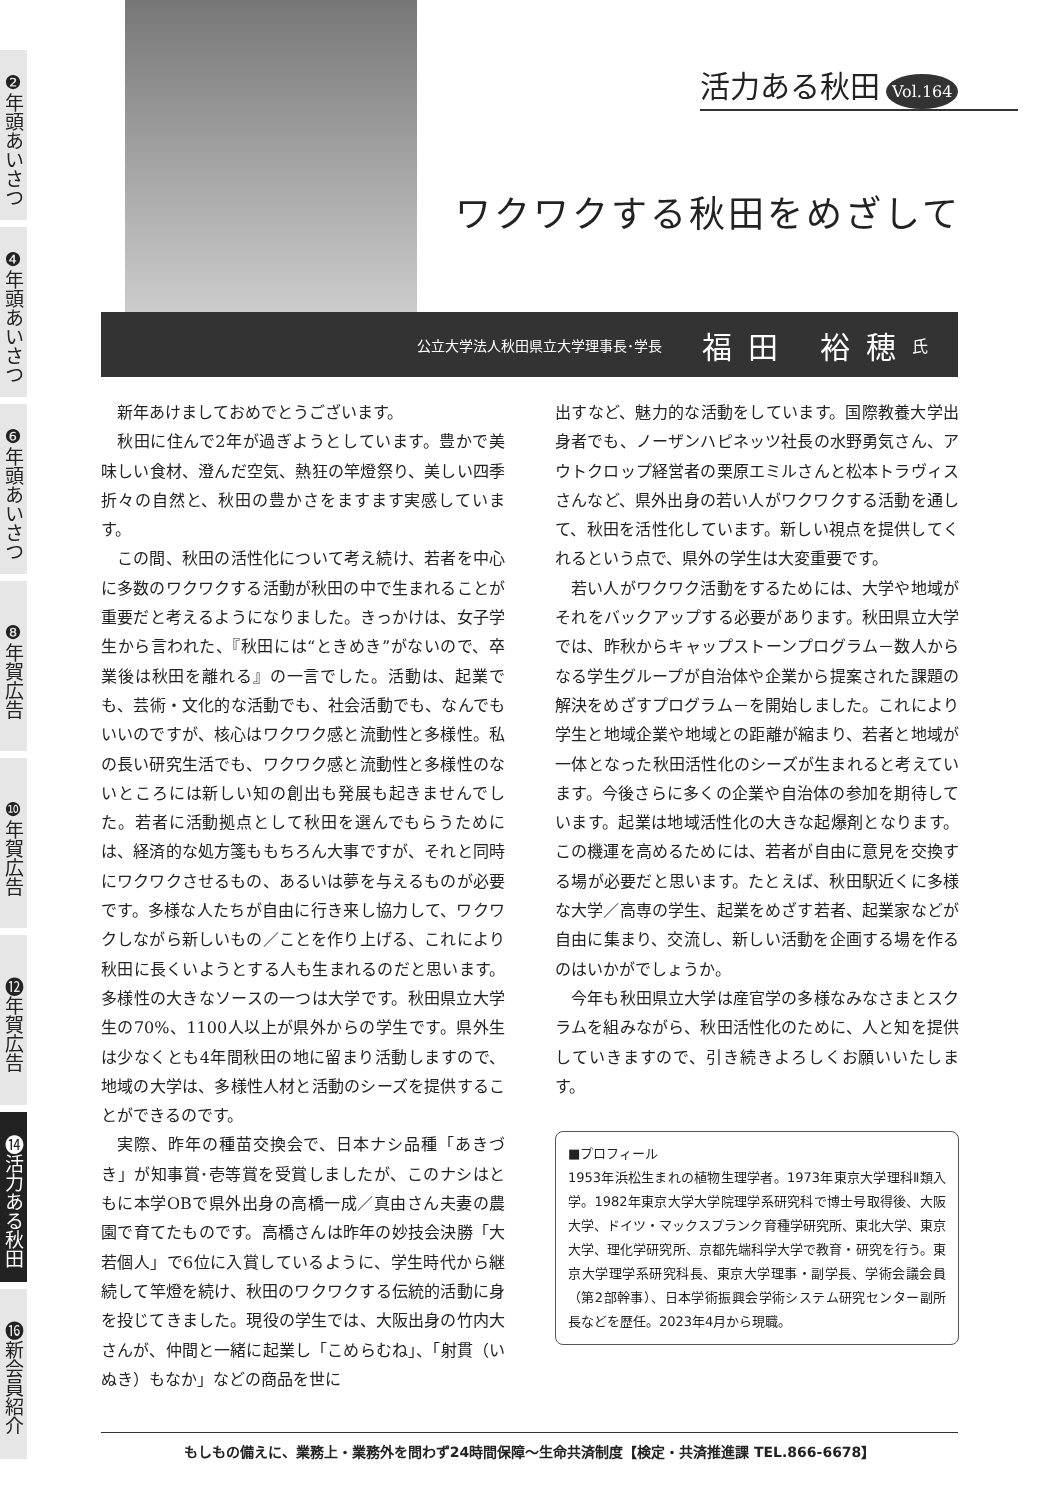❷年頭あいさつ
❹年頭あいさつ
❻年頭あいさつ
❽年賀広告
❿年賀広告
⓬年賀広告
⓮活力ある秋田
⓰新会員紹介
活力ある秋田 Vol.164
ワクワクする秋田をめざして
公立大学法人秋田県立大学理事長･学長 福田 裕穂 氏
新年あけましておめでとうございます。
秋田に住んで2年が過ぎようとしています。豊かで美味しい食材、澄んだ空気、熱狂の竿燈祭り、美しい四季折々の自然と、秋田の豊かさをますます実感しています。
この間、秋田の活性化について考え続け、若者を中心に多数のワクワクする活動が秋田の中で生まれることが重要だと考えるようになりました。きっかけは、女子学生から言われた、『秋田には“ときめき”がないので、卒業後は秋田を離れる』の一言でした。活動は、起業でも、芸術・文化的な活動でも、社会活動でも、なんでもいいのですが、核心はワクワク感と流動性と多様性。私の長い研究生活でも、ワクワク感と流動性と多様性のないところには新しい知の創出も発展も起きませんでした。若者に活動拠点として秋田を選んでもらうためには、経済的な処方箋ももちろん大事ですが、それと同時にワクワクさせるもの、あるいは夢を与えるものが必要です。多様な人たちが自由に行き来し協力して、ワクワクしながら新しいもの／ことを作り上げる、これにより秋田に長くいようとする人も生まれるのだと思います。多様性の大きなソースの一つは大学です。秋田県立大学生の70%、1100人以上が県外からの学生です。県外生は少なくとも4年間秋田の地に留まり活動しますので、地域の大学は、多様性人材と活動のシーズを提供することができるのです。
実際、昨年の種苗交換会で、日本ナシ品種「あきづき」が知事賞･壱等賞を受賞しましたが、このナシはともに本学OBで県外出身の高橋一成／真由さん夫妻の農園で育てたものです。高橋さんは昨年の妙技会決勝「大若個人」で6位に入賞しているように、学生時代から継続して竿燈を続け、秋田のワクワクする伝統的活動に身を投じてきました。現役の学生では、大阪出身の竹内大さんが、仲間と一緒に起業し「こめらむね」、「射貫（いぬき）もなか」などの商品を世に
出すなど、魅力的な活動をしています。国際教養大学出身者でも、ノーザンハピネッツ社長の水野勇気さん、アウトクロップ経営者の栗原エミルさんと松本トラヴィスさんなど、県外出身の若い人がワクワクする活動を通して、秋田を活性化しています。新しい視点を提供してくれるという点で、県外の学生は大変重要です。
若い人がワクワク活動をするためには、大学や地域がそれをバックアップする必要があります。秋田県立大学では、昨秋からキャップストーンプログラム－数人からなる学生グループが自治体や企業から提案された課題の解決をめざすプログラム－を開始しました。これにより学生と地域企業や地域との距離が縮まり、若者と地域が一体となった秋田活性化のシーズが生まれると考えています。今後さらに多くの企業や自治体の参加を期待しています。起業は地域活性化の大きな起爆剤となります。この機運を高めるためには、若者が自由に意見を交換する場が必要だと思います。たとえば、秋田駅近くに多様な大学／高専の学生、起業をめざす若者、起業家などが自由に集まり、交流し、新しい活動を企画する場を作るのはいかがでしょうか。
今年も秋田県立大学は産官学の多様なみなさまとスクラムを組みながら、秋田活性化のために、人と知を提供していきますので、引き続きよろしくお願いいたします。
■プロフィール
1953年浜松生まれの植物生理学者。1973年東京大学理科Ⅱ類入学。1982年東京大学大学院理学系研究科で博士号取得後、大阪大学、ドイツ・マックスプランク育種学研究所、東北大学、東京大学、理化学研究所、京都先端科学大学で教育・研究を行う。東京大学理学系研究科長、東京大学理事・副学長、学術会議会員（第2部幹事）、日本学術振興会学術システム研究センター副所長などを歴任。2023年4月から現職。
もしもの備えに、業務上・業務外を問わず24時間保障～生命共済制度【検定・共済推進課 TEL.866-6678】